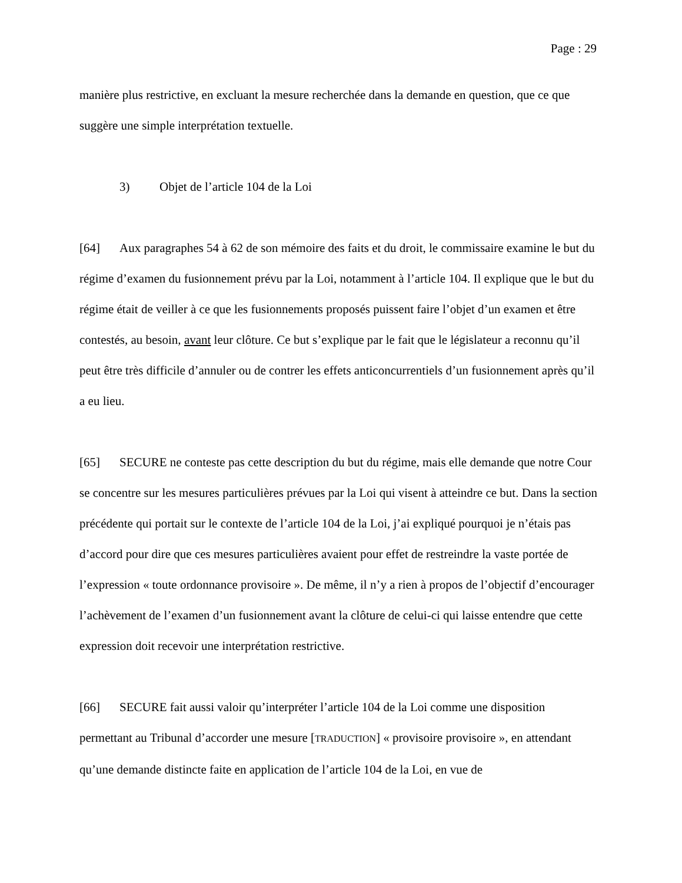Page : 29
manière plus restrictive, en excluant la mesure recherchée dans la demande en question, que ce que suggère une simple interprétation textuelle.
3) Objet de l’article 104 de la Loi
[64] Aux paragraphes 54 à 62 de son mémoire des faits et du droit, le commissaire examine le but du régime d’examen du fusionnement prévu par la Loi, notamment à l’article 104. Il explique que le but du régime était de veiller à ce que les fusionnements proposés puissent faire l’objet d’un examen et être contestés, au besoin, avant leur clôture. Ce but s’explique par le fait que le législateur a reconnu qu’il peut être très difficile d’annuler ou de contrer les effets anticoncurrentiels d’un fusionnement après qu’il a eu lieu.
[65] SECURE ne conteste pas cette description du but du régime, mais elle demande que notre Cour se concentre sur les mesures particulières prévues par la Loi qui visent à atteindre ce but. Dans la section précédente qui portait sur le contexte de l’article 104 de la Loi, j’ai expliqué pourquoi je n’étais pas d’accord pour dire que ces mesures particulières avaient pour effet de restreindre la vaste portée de l’expression « toute ordonnance provisoire ». De même, il n’y a rien à propos de l’objectif d’encourager l’achèvement de l’examen d’un fusionnement avant la clôture de celui-ci qui laisse entendre que cette expression doit recevoir une interprétation restrictive.
[66] SECURE fait aussi valoir qu’interpréter l’article 104 de la Loi comme une disposition permettant au Tribunal d’accorder une mesure [TRADUCTION] « provisoire provisoire », en attendant qu’une demande distincte faite en application de l’article 104 de la Loi, en vue de